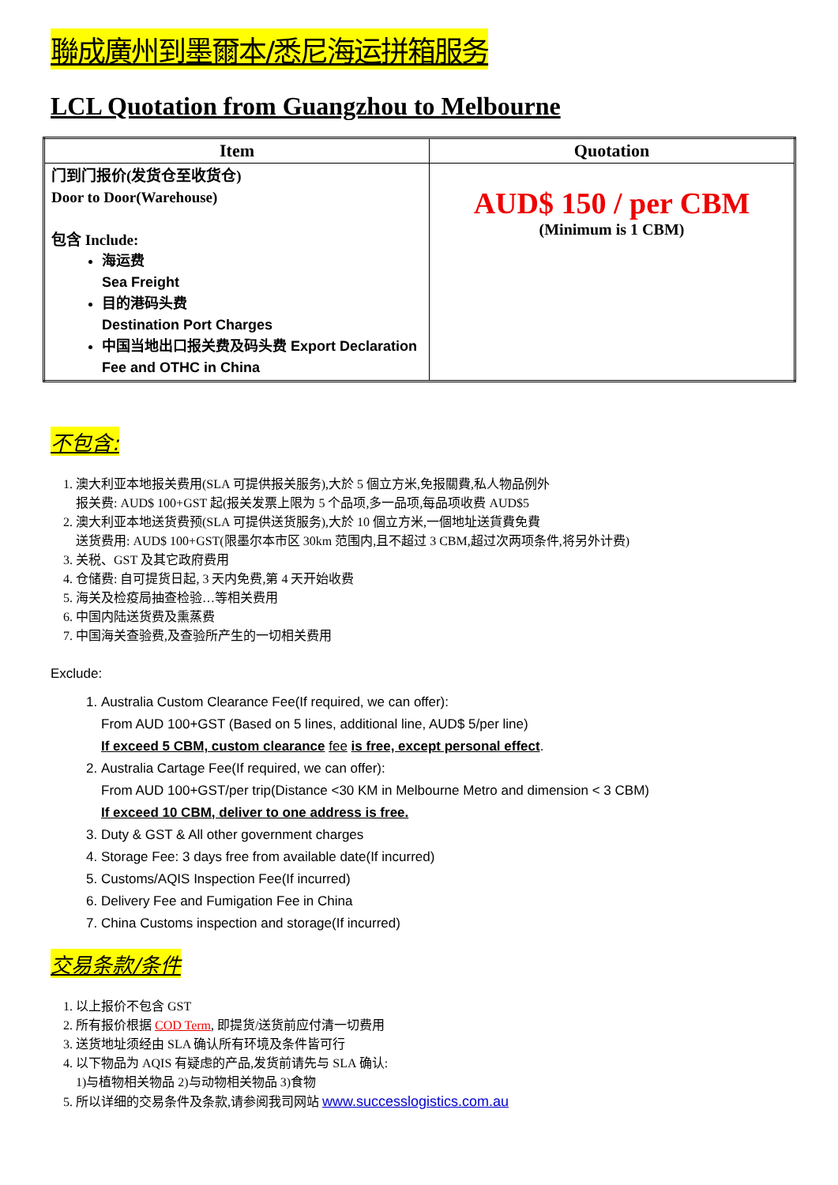聯成廣州到墨爾本/悉尼海运拼箱服务
LCL Quotation from Guangzhou to Melbourne
| Item | Quotation |
| --- | --- |
| 门到门报价(发货仓至收货仓) Door to Door(Warehouse) 包含 Include: 海运费 Sea Freight 目的港码头费 Destination Port Charges 中国当地出口报关费及码头费 Export Declaration Fee and OTHC in China | AUD$ 150 / per CBM (Minimum is 1 CBM) |
不包含:
1. 澳大利亚本地报关费用(SLA 可提供报关服务),大於 5 個立方米,免报關費,私人物品例外
报关费: AUD$ 100+GST 起(报关发票上限为 5 个品项,多一品项,每品项收费 AUD$5
2. 澳大利亚本地送货费预(SLA 可提供送货服务),大於 10 個立方米,一個地址送貨費免費
送货费用: AUD$ 100+GST(限墨尔本市区 30km 范围内,且不超过 3 CBM,超过次两项条件,将另外计费)
3. 关税、GST 及其它政府费用
4. 仓储费: 自可提货日起, 3 天内免费,第 4 天开始收费
5. 海关及检疫局抽查检验…等相关费用
6. 中国内陆送货费及熏蒸费
7. 中国海关查验费,及查验所产生的一切相关费用
Exclude:
1. Australia Custom Clearance Fee(If required, we can offer):
From AUD 100+GST (Based on 5 lines, additional line, AUD$ 5/per line)
If exceed 5 CBM, custom clearance fee is free, except personal effect.
2. Australia Cartage Fee(If required, we can offer):
From AUD 100+GST/per trip(Distance <30 KM in Melbourne Metro and dimension < 3 CBM)
If exceed 10 CBM, deliver to one address is free.
3. Duty & GST & All other government charges
4. Storage Fee: 3 days free from available date(If incurred)
5. Customs/AQIS Inspection Fee(If incurred)
6. Delivery Fee and Fumigation Fee in China
7. China Customs inspection and storage(If incurred)
交易条款/条件
1. 以上报价不包含 GST
2. 所有报价根据 COD Term, 即提货/送货前应付清一切费用
3. 送货地址须经由 SLA 确认所有环境及条件皆可行
4. 以下物品为 AQIS 有疑虑的产品,发货前请先与 SLA 确认:
1)与植物相关物品 2)与动物相关物品 3)食物
5. 所以详细的交易条件及条款,请参阅我司网站 www.successlogistics.com.au